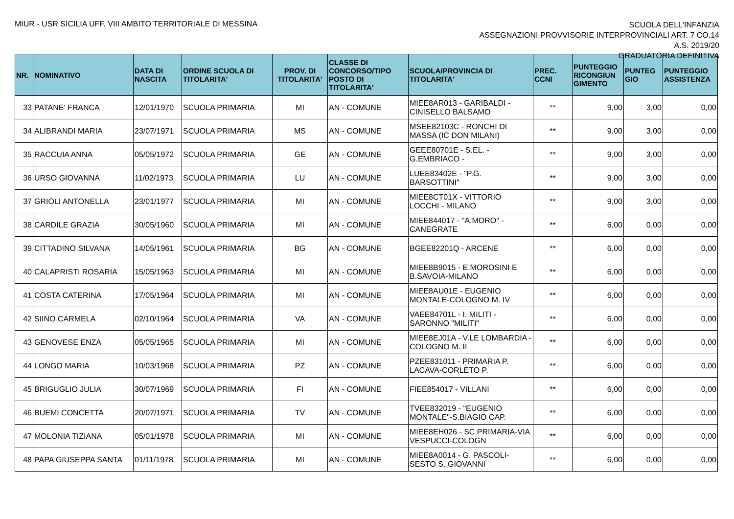MIUR - USR SICILIA UFF. VIII AMBITO TERRITORIALE DI MESSINA
SCUOLA DELL'INFANZIA
ASSEGNAZIONI PROVVISORIE INTERPROVINCIALI ART. 7 CO.14
A.S. 2019/20
GRADUATORIA DEFINITIVA
| NR. | NOMINATIVO | DATA DI NASCITA | ORDINE SCUOLA DI TITOLARITA' | PROV. DI TITOLARITA' | CLASSE DI CONCORSO/TIPO POSTO DI TITOLARITA' | SCUOLA/PROVINCIA DI TITOLARITA' | PREC. CCNI | PUNTEGGIO RICONGIUN GIMENTO | PUNTEG GIO | PUNTEGGIO ASSISTENZA |
| --- | --- | --- | --- | --- | --- | --- | --- | --- | --- | --- |
| 33 | PATANE' FRANCA | 12/01/1970 | SCUOLA PRIMARIA | MI | AN - COMUNE | MIEE8AR013 - GARIBALDI - CINISELLO BALSAMO | ** | 9,00 | 3,00 | 0,00 |
| 34 | ALIBRANDI MARIA | 23/07/1971 | SCUOLA PRIMARIA | MS | AN - COMUNE | MSEE82103C - RONCHI DI MASSA (IC DON MILANI) | ** | 9,00 | 3,00 | 0,00 |
| 35 | RACCUIA ANNA | 05/05/1972 | SCUOLA PRIMARIA | GE | AN - COMUNE | GEEE80701E - S.EL. - G.EMBRIACO - | ** | 9,00 | 3,00 | 0,00 |
| 36 | URSO GIOVANNA | 11/02/1973 | SCUOLA PRIMARIA | LU | AN - COMUNE | LUEE83402E - "P.G. BARSOTTINI" | ** | 9,00 | 3,00 | 0,00 |
| 37 | GRIOLI ANTONELLA | 23/01/1977 | SCUOLA PRIMARIA | MI | AN - COMUNE | MIEE8CT01X - VITTORIO LOCCHI - MILANO | ** | 9,00 | 3,00 | 0,00 |
| 38 | CARDILE GRAZIA | 30/05/1960 | SCUOLA PRIMARIA | MI | AN - COMUNE | MIEE844017 - "A.MORO" - CANEGRATE | ** | 6,00 | 0,00 | 0,00 |
| 39 | CITTADINO SILVANA | 14/05/1961 | SCUOLA PRIMARIA | BG | AN - COMUNE | BGEE82201Q - ARCENE | ** | 6,00 | 0,00 | 0,00 |
| 40 | CALAPRISTI ROSARIA | 15/05/1963 | SCUOLA PRIMARIA | MI | AN - COMUNE | MIEE8B9015 - E.MOROSINI E B.SAVOIA-MILANO | ** | 6,00 | 0,00 | 0,00 |
| 41 | COSTA CATERINA | 17/05/1964 | SCUOLA PRIMARIA | MI | AN - COMUNE | MIEE8AU01E - EUGENIO MONTALE-COLOGNO M. IV | ** | 6,00 | 0,00 | 0,00 |
| 42 | SIINO CARMELA | 02/10/1964 | SCUOLA PRIMARIA | VA | AN - COMUNE | VAEE84701L - I. MILITI - SARONNO "MILITI" | ** | 6,00 | 0,00 | 0,00 |
| 43 | GENOVESE ENZA | 05/05/1965 | SCUOLA PRIMARIA | MI | AN - COMUNE | MIEE8EJ01A - V.LE LOMBARDIA - COLOGNO M. II | ** | 6,00 | 0,00 | 0,00 |
| 44 | LONGO MARIA | 10/03/1968 | SCUOLA PRIMARIA | PZ | AN - COMUNE | PZEE831011 - PRIMARIA P. LACAVA-CORLETO P. | ** | 6,00 | 0,00 | 0,00 |
| 45 | BRIGUGLIO JULIA | 30/07/1969 | SCUOLA PRIMARIA | FI | AN - COMUNE | FIEE854017 - VILLANI | ** | 6,00 | 0,00 | 0,00 |
| 46 | BUEMI CONCETTA | 20/07/1971 | SCUOLA PRIMARIA | TV | AN - COMUNE | TVEE832019 - "EUGENIO MONTALE"-S.BIAGIO CAP. | ** | 6,00 | 0,00 | 0,00 |
| 47 | MOLONIA TIZIANA | 05/01/1978 | SCUOLA PRIMARIA | MI | AN - COMUNE | MIEE8EH026 - SC.PRIMARIA-VIA VESPUCCI-COLOGN | ** | 6,00 | 0,00 | 0,00 |
| 48 | PAPA GIUSEPPA SANTA | 01/11/1978 | SCUOLA PRIMARIA | MI | AN - COMUNE | MIEE8A0014 - G. PASCOLI-SESTO S. GIOVANNI | ** | 6,00 | 0,00 | 0,00 |